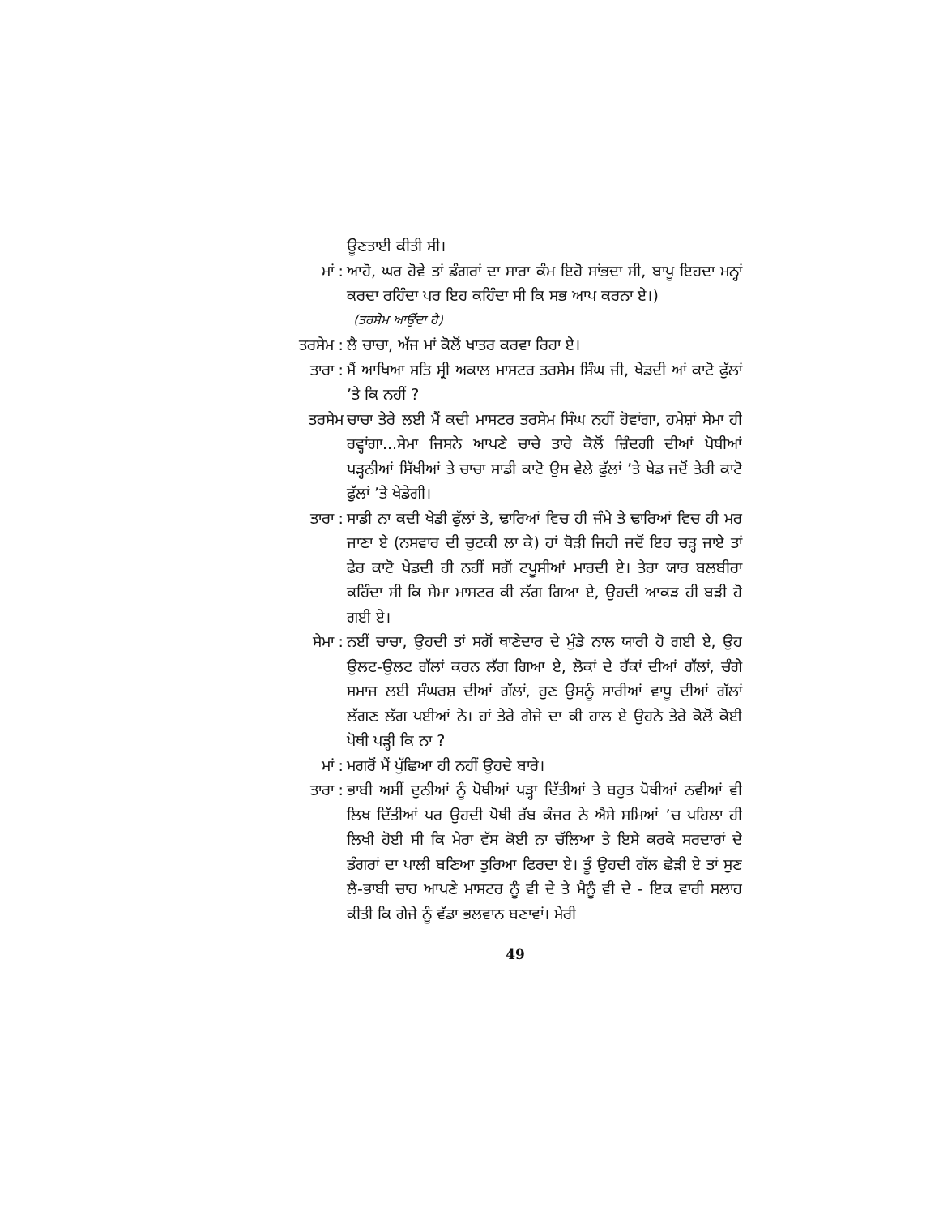ਊਣਤਾਈ ਕੀਤੀ ਸੀ।
ਮਾਂ : ਆਹੋ, ਘਰ ਹੋਵੇ ਤਾਂ ਡੰਗਰਾਂ ਦਾ ਸਾਰਾ ਕੰਮ ਇਹੋ ਸਾਂਭਦਾ ਸੀ, ਬਾਪੂ ਇਹਦਾ ਮਨ੍ਹਾਂ ਕਰਦਾ ਰਹਿੰਦਾ ਪਰ ਇਹ ਕਹਿੰਦਾ ਸੀ ਕਿ ਸਭ ਆਪ ਕਰਨਾ ਏ।)
(ਤਰਸੇਮ ਆਉਂਦਾ ਹੈ)
ਤਰਸੇਮ :
ਲੈ ਚਾਚਾ, ਅੱਜ ਮਾਂ ਕੋਲੋਂ ਖਾਤਰ ਕਰਵਾ ਰਿਹਾ ਏ।
ਤਾਰਾ : ਮੈਂ ਆਖਿਆ ਸਤਿ ਸ੍ਰੀ ਅਕਾਲ ਮਾਸਟਰ ਤਰਸੇਮ ਸਿੰਘ ਜੀ, ਖੇਡਦੀ ਆਂ ਕਾਟੋ ਫੁੱਲਾਂ ’ਤੇ ਕਿ ਨਹੀਂ ?
ਤਰਸੇਮ ਚਾਚਾ ਤੇਰੇ ਲਈ ਮੈਂ ਕਦੀ ਮਾਸਟਰ ਤਰਸੇਮ ਸਿੰਘ ਨਹੀਂ ਹੋਵਾਂਗਾ, ਹਮੇਸ਼ਾਂ ਸੇਮਾ ਹੀ ਰਵ੍ਹਾਂਗਾ...ਸੇਮਾ ਜਿਸਨੇ ਆਪਣੇ ਚਾਚੇ ਤਾਰੇ ਕੋਲੋਂ ਜ਼ਿੰਦਗੀ ਦੀਆਂ ਪੋਥੀਆਂ ਪੜ੍ਹਨੀਆਂ ਸਿੱਖੀਆਂ ਤੇ ਚਾਚਾ ਸਾਡੀ ਕਾਟੋ ਉਸ ਵੇਲੇ ਫੁੱਲਾਂ ’ਤੇ ਖੇਡ ਜਦੋਂ ਤੇਰੀ ਕਾਟੋ ਫੁੱਲਾਂ ’ਤੇ ਖੇਡੇਗੀ।
ਤਾਰਾ : ਸਾਡੀ ਨਾ ਕਦੀ ਖੇਡੀ ਫੁੱਲਾਂ ਤੇ, ਢਾਰਿਆਂ ਵਿਚ ਹੀ ਜੰਮੇ ਤੇ ਢਾਰਿਆਂ ਵਿਚ ਹੀ ਮਰ ਜਾਣਾ ਏ (ਨਸਵਾਰ ਦੀ ਚੁਟਕੀ ਲਾ ਕੇ) ਹਾਂ ਥੋੜੀ ਜਿਹੀ ਜਦੋਂ ਇਹ ਚੜ੍ਹ ਜਾਏ ਤਾਂ ਫੇਰ ਕਾਟੋ ਖੇਡਦੀ ਹੀ ਨਹੀਂ ਸਗੋਂ ਟਪੂਸੀਆਂ ਮਾਰਦੀ ਏ। ਤੇਰਾ ਯਾਰ ਬਲਬੀਰਾ ਕਹਿੰਦਾ ਸੀ ਕਿ ਸੇਮਾ ਮਾਸਟਰ ਕੀ ਲੱਗ ਗਿਆ ਏ, ਉਹਦੀ ਆਕੜ ਹੀ ਬੜੀ ਹੋ ਗਈ ਏ।
ਸੇਮਾ : ਨਈਂ ਚਾਚਾ, ਉਹਦੀ ਤਾਂ ਸਗੋਂ ਥਾਣੇਦਾਰ ਦੇ ਮੁੰਡੇ ਨਾਲ ਯਾਰੀ ਹੋ ਗਈ ਏ, ਉਹ ਉਲਟ-ਉਲਟ ਗੱਲਾਂ ਕਰਨ ਲੱਗ ਗਿਆ ਏ, ਲੋਕਾਂ ਦੇ ਹੱਕਾਂ ਦੀਆਂ ਗੱਲਾਂ, ਚੰਗੇ ਸਮਾਜ ਲਈ ਸੰਘਰਸ਼ ਦੀਆਂ ਗੱਲਾਂ, ਹੁਣ ਉਸਨੂੰ ਸਾਰੀਆਂ ਵਾਧੂ ਦੀਆਂ ਗੱਲਾਂ ਲੱਗਣ ਲੱਗ ਪਈਆਂ ਨੇ। ਹਾਂ ਤੇਰੇ ਗੇਜੇ ਦਾ ਕੀ ਹਾਲ ਏ ਉਹਨੇ ਤੇਰੇ ਕੋਲੋਂ ਕੋਈ ਪੋਥੀ ਪੜ੍ਹੀ ਕਿ ਨਾ ?
ਮਾਂ : ਮਗਰੋਂ ਮੈਂ ਪੁੱਛਿਆ ਹੀ ਨਹੀਂ ਉਹਦੇ ਬਾਰੇ।
ਤਾਰਾ : ਭਾਬੀ ਅਸੀਂ ਦੁਨੀਆਂ ਨੂੰ ਪੋਥੀਆਂ ਪੜ੍ਹਾ ਦਿੱਤੀਆਂ ਤੇ ਬਹੁਤ ਪੋਥੀਆਂ ਨਵੀਆਂ ਵੀ ਲਿਖ ਦਿੱਤੀਆਂ ਪਰ ਉਹਦੀ ਪੋਥੀ ਰੱਬ ਕੰਜਰ ਨੇ ਐਸੇ ਸਮਿਆਂ ’ਚ ਪਹਿਲਾ ਹੀ ਲਿਖੀ ਹੋਈ ਸੀ ਕਿ ਮੇਰਾ ਵੱਸ ਕੋਈ ਨਾ ਚੱਲਿਆ ਤੇ ਇਸੇ ਕਰਕੇ ਸਰਦਾਰਾਂ ਦੇ ਡੰਗਰਾਂ ਦਾ ਪਾਲੀ ਬਣਿਆ ਤੁਰਿਆ ਫਿਰਦਾ ਏ। ਤੂੰ ਉਹਦੀ ਗੱਲ ਛੇੜੀ ਏ ਤਾਂ ਸੁਣ ਲੈ-ਭਾਬੀ ਚਾਹ ਆਪਣੇ ਮਾਸਟਰ ਨੂੰ ਵੀ ਦੇ ਤੇ ਮੈਨੂੰ ਵੀ ਦੇ - ਇਕ ਵਾਰੀ ਸਲਾਹ ਕੀਤੀ ਕਿ ਗੇਜੇ ਨੂੰ ਵੱਡਾ ਭਲਵਾਨ ਬਣਾਵਾਂ। ਮੇਰੀ
49